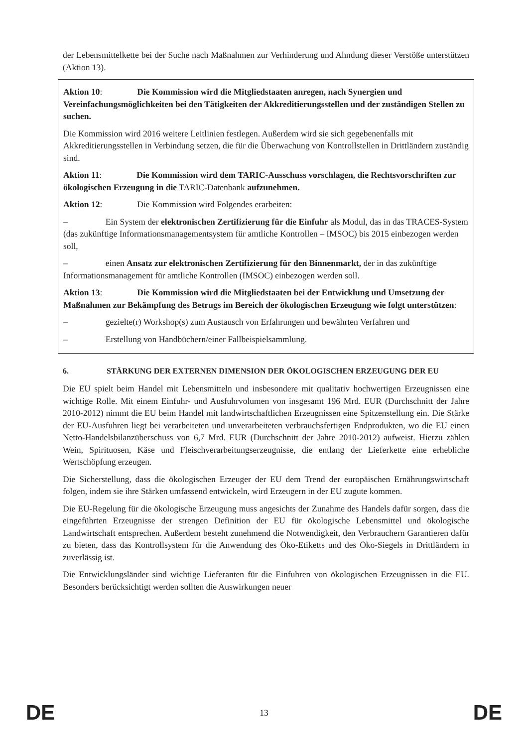der Lebensmittelkette bei der Suche nach Maßnahmen zur Verhinderung und Ahndung dieser Verstöße unterstützen (Aktion 13).
Aktion 10: Die Kommission wird die Mitgliedstaaten anregen, nach Synergien und Vereinfachungsmöglichkeiten bei den Tätigkeiten der Akkreditierungsstellen und der zuständigen Stellen zu suchen.
Die Kommission wird 2016 weitere Leitlinien festlegen. Außerdem wird sie sich gegebenenfalls mit Akkreditierungsstellen in Verbindung setzen, die für die Überwachung von Kontrollstellen in Drittländern zuständig sind.
Aktion 11: Die Kommission wird dem TARIC-Ausschuss vorschlagen, die Rechtsvorschriften zur ökologischen Erzeugung in die TARIC-Datenbank aufzunehmen.
Aktion 12: Die Kommission wird Folgendes erarbeiten:
– Ein System der elektronischen Zertifizierung für die Einfuhr als Modul, das in das TRACES-System (das zukünftige Informationsmanagementsystem für amtliche Kontrollen – IMSOC) bis 2015 einbezogen werden soll,
– einen Ansatz zur elektronischen Zertifizierung für den Binnenmarkt, der in das zukünftige Informationsmanagement für amtliche Kontrollen (IMSOC) einbezogen werden soll.
Aktion 13: Die Kommission wird die Mitgliedstaaten bei der Entwicklung und Umsetzung der Maßnahmen zur Bekämpfung des Betrugs im Bereich der ökologischen Erzeugung wie folgt unterstützen:
– gezielte(r) Workshop(s) zum Austausch von Erfahrungen und bewährten Verfahren und
– Erstellung von Handbüchern/einer Fallbeispielsammlung.
6. STÄRKUNG DER EXTERNEN DIMENSION DER ÖKOLOGISCHEN ERZEUGUNG DER EU
Die EU spielt beim Handel mit Lebensmitteln und insbesondere mit qualitativ hochwertigen Erzeugnissen eine wichtige Rolle. Mit einem Einfuhr- und Ausfuhrvolumen von insgesamt 196 Mrd. EUR (Durchschnitt der Jahre 2010-2012) nimmt die EU beim Handel mit landwirtschaftlichen Erzeugnissen eine Spitzenstellung ein. Die Stärke der EU-Ausfuhren liegt bei verarbeiteten und unverarbeiteten verbrauchsfertigen Endprodukten, wo die EU einen Netto-Handelsbilanzüberschuss von 6,7 Mrd. EUR (Durchschnitt der Jahre 2010-2012) aufweist. Hierzu zählen Wein, Spirituosen, Käse und Fleischverarbeitungserzeugnisse, die entlang der Lieferkette eine erhebliche Wertschöpfung erzeugen.
Die Sicherstellung, dass die ökologischen Erzeuger der EU dem Trend der europäischen Ernährungswirtschaft folgen, indem sie ihre Stärken umfassend entwickeln, wird Erzeugern in der EU zugute kommen.
Die EU-Regelung für die ökologische Erzeugung muss angesichts der Zunahme des Handels dafür sorgen, dass die eingeführten Erzeugnisse der strengen Definition der EU für ökologische Lebensmittel und ökologische Landwirtschaft entsprechen. Außerdem besteht zunehmend die Notwendigkeit, den Verbrauchern Garantieren dafür zu bieten, dass das Kontrollsystem für die Anwendung des Öko-Etiketts und des Öko-Siegels in Drittländern in zuverlässig ist.
Die Entwicklungsländer sind wichtige Lieferanten für die Einfuhren von ökologischen Erzeugnissen in die EU. Besonders berücksichtigt werden sollten die Auswirkungen neuer
DE 13 DE